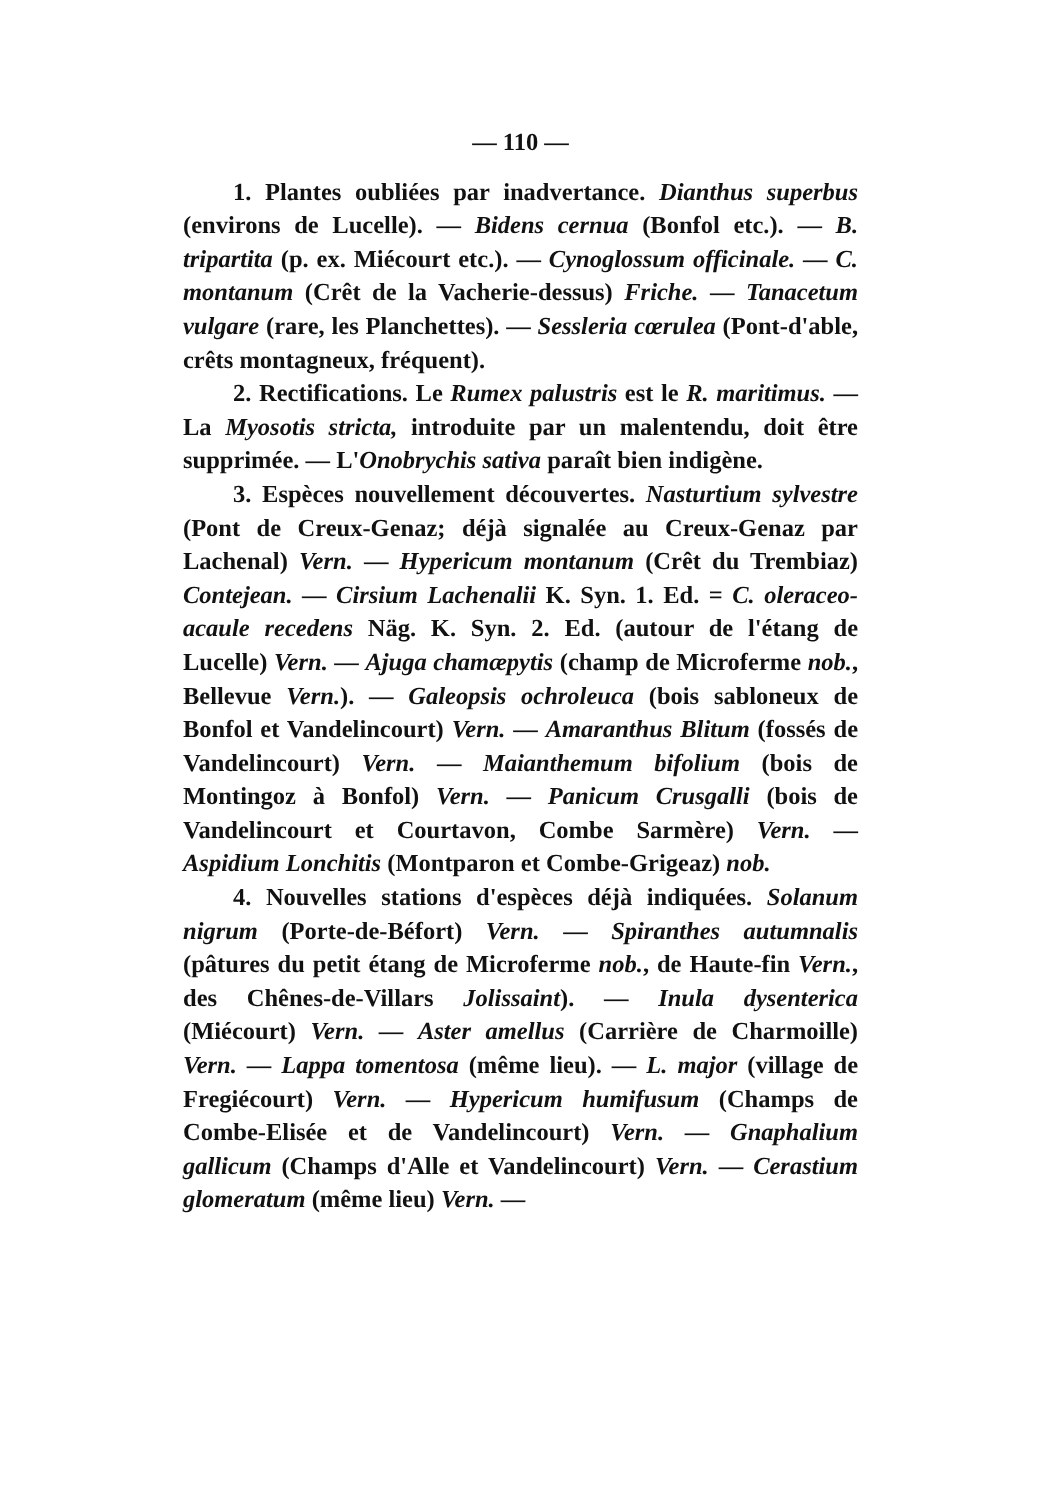— 110 —
1. Plantes oubliées par inadvertance. Dianthus superbus (environs de Lucelle). — Bidens cernua (Bonfol etc.). — B. tripartita (p. ex. Miécourt etc.). — Cynoglossum officinale. — C. montanum (Crêt de la Vacherie-dessus) Friche. — Tanacetum vulgare (rare, les Planchettes). — Sessleria cœrulea (Pont-d'able, crêts montagneux, fréquent).
2. Rectifications. Le Rumex palustris est le R. maritimus. — La Myosotis stricta, introduite par un malentendu, doit être supprimée. — L'Onobrychis sativa paraît bien indigène.
3. Espèces nouvellement découvertes. Nasturtium sylvestre (Pont de Creux-Genaz; déjà signalée au Creux-Genaz par Lachenal) Vern. — Hypericum montanum (Crêt du Trembiaz) Contejean. — Cirsium Lachenalii K. Syn. 1. Ed. = C. oleraceo-acaule recedens Näg. K. Syn. 2. Ed. (autour de l'étang de Lucelle) Vern. — Ajuga chamæpytis (champ de Microferme nob., Bellevue Vern.). — Galeopsis ochroleuca (bois sabloneux de Bonfol et Vandelincourt) Vern. — Amaranthus Blitum (fossés de Vandelincourt) Vern. — Maianthemum bifolium (bois de Montingoz à Bonfol) Vern. — Panicum Crusgalli (bois de Vandelincourt et Courtavon, Combe Sarmère) Vern. — Aspidium Lonchitis (Montparon et Combe-Grigeaz) nob.
4. Nouvelles stations d'espèces déjà indiquées. Solanum nigrum (Porte-de-Béfort) Vern. — Spiranthes autumnalis (pâtures du petit étang de Microferme nob., de Haute-fin Vern., des Chênes-de-Villars Jolissaint). — Inula dysenterica (Miécourt) Vern. — Aster amellus (Carrière de Charmoille) Vern. — Lappa tomentosa (même lieu). — L. major (village de Fregiécourt) Vern. — Hypericum humifusum (Champs de Combe-Elisée et de Vandelincourt) Vern. — Gnaphalium gallicum (Champs d'Alle et Vandelincourt) Vern. — Cerastium glomeratum (même lieu) Vern. —